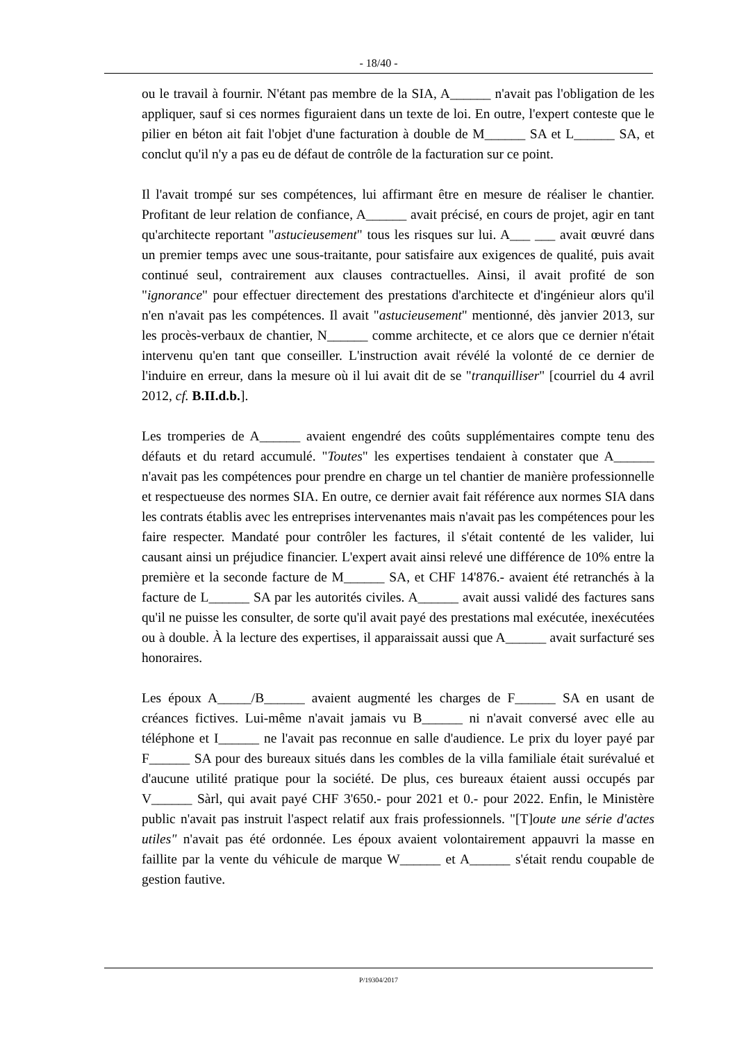- 18/40 -
ou le travail à fournir. N'étant pas membre de la SIA, A______ n'avait pas l'obligation de les appliquer, sauf si ces normes figuraient dans un texte de loi. En outre, l'expert conteste que le pilier en béton ait fait l'objet d'une facturation à double de M______ SA et L______ SA, et conclut qu'il n'y a pas eu de défaut de contrôle de la facturation sur ce point.
Il l'avait trompé sur ses compétences, lui affirmant être en mesure de réaliser le chantier. Profitant de leur relation de confiance, A______ avait précisé, en cours de projet, agir en tant qu'architecte reportant "astucieusement" tous les risques sur lui. A___ ___ avait œuvré dans un premier temps avec une sous-traitante, pour satisfaire aux exigences de qualité, puis avait continué seul, contrairement aux clauses contractuelles. Ainsi, il avait profité de son "ignorance" pour effectuer directement des prestations d'architecte et d'ingénieur alors qu'il n'en n'avait pas les compétences. Il avait "astucieusement" mentionné, dès janvier 2013, sur les procès-verbaux de chantier, N______ comme architecte, et ce alors que ce dernier n'était intervenu qu'en tant que conseiller. L'instruction avait révélé la volonté de ce dernier de l'induire en erreur, dans la mesure où il lui avait dit de se "tranquilliser" [courriel du 4 avril 2012, cf. B.II.d.b.].
Les tromperies de A______ avaient engendré des coûts supplémentaires compte tenu des défauts et du retard accumulé. "Toutes" les expertises tendaient à constater que A______ n'avait pas les compétences pour prendre en charge un tel chantier de manière professionnelle et respectueuse des normes SIA. En outre, ce dernier avait fait référence aux normes SIA dans les contrats établis avec les entreprises intervenantes mais n'avait pas les compétences pour les faire respecter. Mandaté pour contrôler les factures, il s'était contenté de les valider, lui causant ainsi un préjudice financier. L'expert avait ainsi relevé une différence de 10% entre la première et la seconde facture de M______ SA, et CHF 14'876.- avaient été retranchés à la facture de L______ SA par les autorités civiles. A______ avait aussi validé des factures sans qu'il ne puisse les consulter, de sorte qu'il avait payé des prestations mal exécutée, inexécutées ou à double. À la lecture des expertises, il apparaissait aussi que A______ avait surfacturé ses honoraires.
Les époux A_____/B______ avaient augmenté les charges de F______ SA en usant de créances fictives. Lui-même n'avait jamais vu B______ ni n'avait conversé avec elle au téléphone et I______ ne l'avait pas reconnue en salle d'audience. Le prix du loyer payé par F______ SA pour des bureaux situés dans les combles de la villa familiale était surévalué et d'aucune utilité pratique pour la société. De plus, ces bureaux étaient aussi occupés par V______ Sàrl, qui avait payé CHF 3'650.- pour 2021 et 0.- pour 2022. Enfin, le Ministère public n'avait pas instruit l'aspect relatif aux frais professionnels. "[T]oute une série d'actes utiles" n'avait pas été ordonnée. Les époux avaient volontairement appauvri la masse en faillite par la vente du véhicule de marque W______ et A______ s'était rendu coupable de gestion fautive.
P/19304/2017